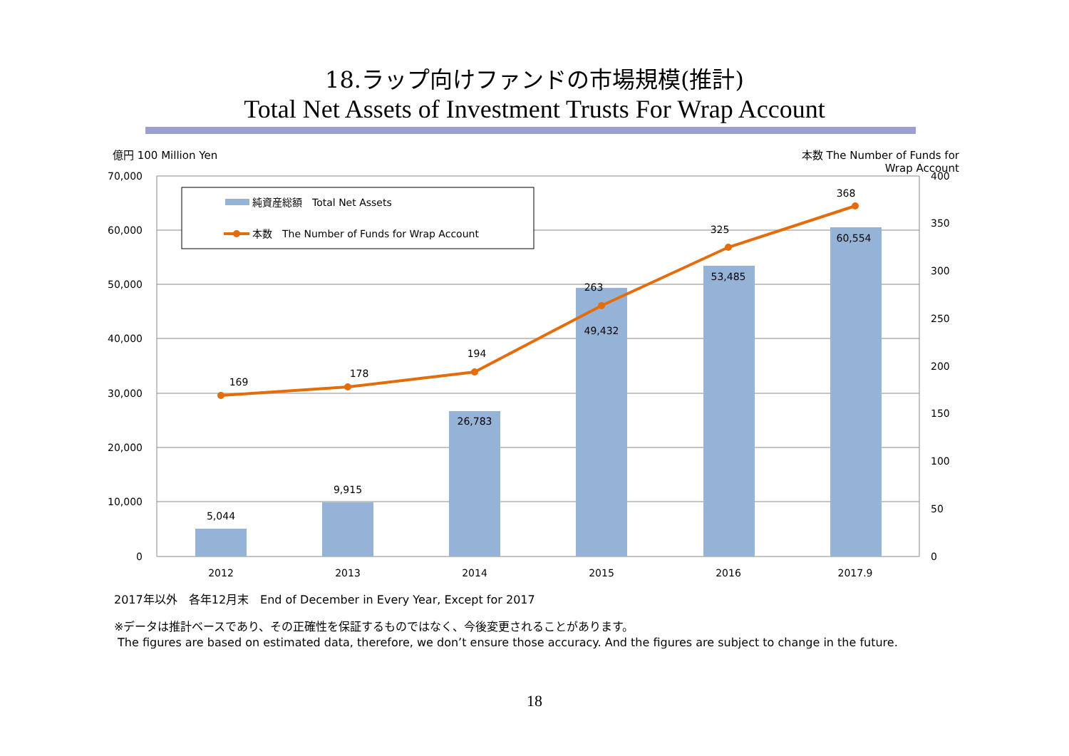18.ラップ向けファンドの市場規模(推計)
Total Net Assets of Investment Trusts For Wrap Account
億円 100 Million Yen 本数 The Number of Funds for
Wrap Account
70,000
60,000
50,000
40,000
30,000
20,000
10,000
0
400
350
300
250
200
150
100
50
0
2012
2013
2014
2015
2016
2017.9
5,044
9,915
26,783
49,432
53,485
60,554
169
178
194
263
325
368
純資産総額　Total Net Assets
本数　The Number of Funds for Wrap Account
2017年以外　各年12月末　End of December in Every Year, Except for 2017
※データは推計ベースであり、その正確性を保証するものではなく、今後変更されることがあります。
The figures are based on estimated data, therefore, we don’t ensure those accuracy. And the figures are subject to change in the future.
18